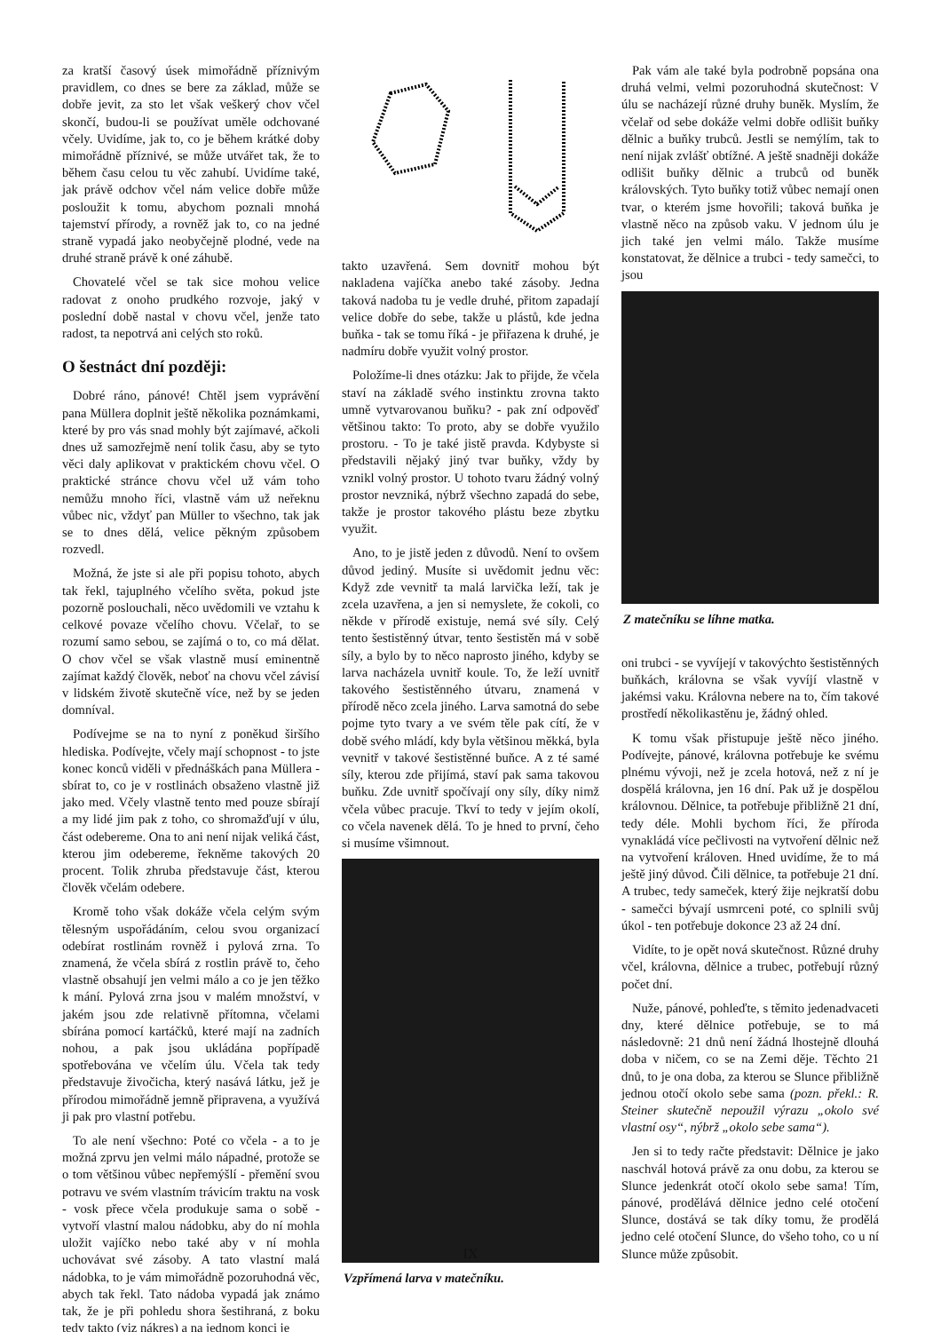za kratší časový úsek mimořádně příznivým pravidlem, co dnes se bere za základ, může se dobře jevit, za sto let však veškerý chov včel skončí, budou-li se používat uměle odchované včely. Uvidíme, jak to, co je během krátké doby mimořádně příznivé, se může utvářet tak, že to během času celou tu věc zahubí. Uvidíme také, jak právě odchov včel nám velice dobře může posloužit k tomu, abychom poznali mnohá tajemství přírody, a rovněž jak to, co na jedné straně vypadá jako neobyčejně plodné, vede na druhé straně právě k oné záhubě.
Chovatelé včel se tak sice mohou velice radovat z onoho prudkého rozvoje, jaký v poslední době nastal v chovu včel, jenže tato radost, ta nepotrvá ani celých sto roků.
O šestnáct dní později:
Dobré ráno, pánové! Chtěl jsem vyprávění pana Müllera doplnit ještě několika poznámkami, které by pro vás snad mohly být zajímavé, ačkoli dnes už samozřejmě není tolik času, aby se tyto věci daly aplikovat v praktickém chovu včel. O praktické stránce chovu včel už vám toho nemůžu mnoho říci, vlastně vám už neřeknu vůbec nic, vždyť pan Müller to všechno, tak jak se to dnes dělá, velice pěkným způsobem rozvedl.
Možná, že jste si ale při popisu tohoto, abych tak řekl, tajuplného včelího světa, pokud jste pozorně poslouchali, něco uvědomili ve vztahu k celkové povaze včelího chovu. Včelař, to se rozumí samo sebou, se zajímá o to, co má dělat. O chov včel se však vlastně musí eminentně zajímat každý člověk, neboť na chovu včel závisí v lidském životě skutečně více, než by se jeden domníval.
Podívejme se na to nyní z poněkud širšího hlediska. Podívejte, včely mají schopnost - to jste konec konců viděli v přednáškách pana Müllera - sbírat to, co je v rostlinách obsaženo vlastně již jako med. Včely vlastně tento med pouze sbírají a my lidé jim pak z toho, co shromažďují v úlu, část odebereme. Ona to ani není nijak veliká část, kterou jim odebereme, řekněme takových 20 procent. Tolik zhruba představuje část, kterou člověk včelám odebere.
Kromě toho však dokáže včela celým svým tělesným uspořádáním, celou svou organizací odebírat rostlinám rovněž i pylová zrna. To znamená, že včela sbírá z rostlin právě to, čeho vlastně obsahují jen velmi málo a co je jen těžko k mání. Pylová zrna jsou v malém množství, v jakém jsou zde relativně přítomna, včelami sbírána pomocí kartáčků, které mají na zadních nohou, a pak jsou ukládána popřípadě spotřebována ve včelím úlu. Včela tak tedy představuje živočicha, který nasává látku, jež je přírodou mimořádně jemně připravena, a využívá ji pak pro vlastní potřebu.
To ale není všechno: Poté co včela - a to je možná zprvu jen velmi málo nápadné, protože se o tom většinou vůbec nepřemýšlí - přemění svou potravu ve svém vlastním trávicím traktu na vosk - vosk přece včela produkuje sama o sobě - vytvoří vlastní malou nádobku, aby do ní mohla uložit vajíčko nebo také aby v ní mohla uchovávat své zásoby. A tato vlastní malá nádobka, to je vám mimořádně pozoruhodná věc, abych tak řekl. Tato nádoba vypadá jak známo tak, že je při pohledu shora šestihraná, z boku tedy takto (viz nákres) a na jednom konci je
takto uzavřená. Sem dovnitř mohou být nakladena vajíčka anebo také zásoby. Jedna taková nadoba tu je vedle druhé, přitom zapadají velice dobře do sebe, takže u plástů, kde jedna buňka - tak se tomu říká - je přiřazena k druhé, je nadmíru dobře využit volný prostor.
Položíme-li dnes otázku: Jak to přijde, že včela staví na základě svého instinktu zrovna takto umně vytvarovanou buňku? - pak zní odpověď většinou takto: To proto, aby se dobře využilo prostoru. - To je také jistě pravda. Kdybyste si představili nějaký jiný tvar buňky, vždy by vznikl volný prostor. U tohoto tvaru žádný volný prostor nevzniká, nýbrž všechno zapadá do sebe, takže je prostor takového plástu beze zbytku využit.
Ano, to je jistě jeden z důvodů. Není to ovšem důvod jediný. Musíte si uvědomit jednu věc: Když zde vevnitř ta malá larvička leží, tak je zcela uzavřena, a jen si nemyslete, že cokoli, co někde v přírodě existuje, nemá své síly. Celý tento šestistěnný útvar, tento šestistěn má v sobě síly, a bylo by to něco naprosto jiného, kdyby se larva nacházela uvnitř koule. To, že leží uvnitř takového šestistěnného útvaru, znamená v přírodě něco zcela jiného. Larva samotná do sebe pojme tyto tvary a ve svém těle pak cítí, že v době svého mládí, kdy byla většinou měkká, byla vevnitř v takové šestistěnné buňce. A z té samé síly, kterou zde přijímá, staví pak sama takovou buňku. Zde uvnitř spočívají ony síly, díky nimž včela vůbec pracuje. Tkví to tedy v jejím okolí, co včela navenek dělá. To je hned to první, čeho si musíme všimnout.
Vzpřímená larva v matečníku.
Pak vám ale také byla podrobně popsána ona druhá velmi, velmi pozoruhodná skutečnost: V úlu se nacházejí různé druhy buněk. Myslím, že včelař od sebe dokáže velmi dobře odlišit buňky dělnic a buňky trubců. Jestli se nemýlím, tak to není nijak zvlášť obtížné. A ještě snadněji dokáže odlišit buňky dělnic a trubců od buněk královských. Tyto buňky totiž vůbec nemají onen tvar, o kterém jsme hovořili; taková buňka je vlastně něco na způsob vaku. V jednom úlu je jich také jen velmi málo. Takže musíme konstatovat, že dělnice a trubci - tedy samečci, to jsou
Z matečníku se líhne matka.
oni trubci - se vyvíjejí v takovýchto šestistěnných buňkách, královna se však vyvíjí vlastně v jakémsi vaku. Královna nebere na to, čím takové prostředí několikastěnu je, žádný ohled.
K tomu však přistupuje ještě něco jiného. Podívejte, pánové, královna potřebuje ke svému plnému vývoji, než je zcela hotová, než z ní je dospělá královna, jen 16 dní. Pak už je dospělou královnou. Dělnice, ta potřebuje přibližně 21 dní, tedy déle. Mohli bychom říci, že příroda vynakládá více pečlivosti na vytvoření dělnic než na vytvoření královen. Hned uvidíme, že to má ještě jiný důvod. Čili dělnice, ta potřebuje 21 dní. A trubec, tedy sameček, který žije nejkratší dobu - samečci bývají usmrceni poté, co splnili svůj úkol - ten potřebuje dokonce 23 až 24 dní.
Vidíte, to je opět nová skutečnost. Různé druhy včel, královna, dělnice a trubec, potřebují různý počet dní.
Nuže, pánové, pohleďte, s těmito jedenadvaceti dny, které dělnice potřebuje, se to má následovně: 21 dnů není žádná lhostejně dlouhá doba v ničem, co se na Zemi děje. Těchto 21 dnů, to je ona doba, za kterou se Slunce přibližně jednou otočí okolo sebe sama (pozn. překl.: R. Steiner skutečně nepoužil výrazu „okolo své vlastní osy“, nýbrž „okolo sebe sama“).
Jen si to tedy račte představit: Dělnice je jako naschvál hotová právě za onu dobu, za kterou se Slunce jedenkrát otočí okolo sebe sama! Tím, pánové, prodělává dělnice jedno celé otočení Slunce, dostává se tak díky tomu, že prodělá jedno celé otočení Slunce, do všeho toho, co u ní Slunce může způsobit.
IX